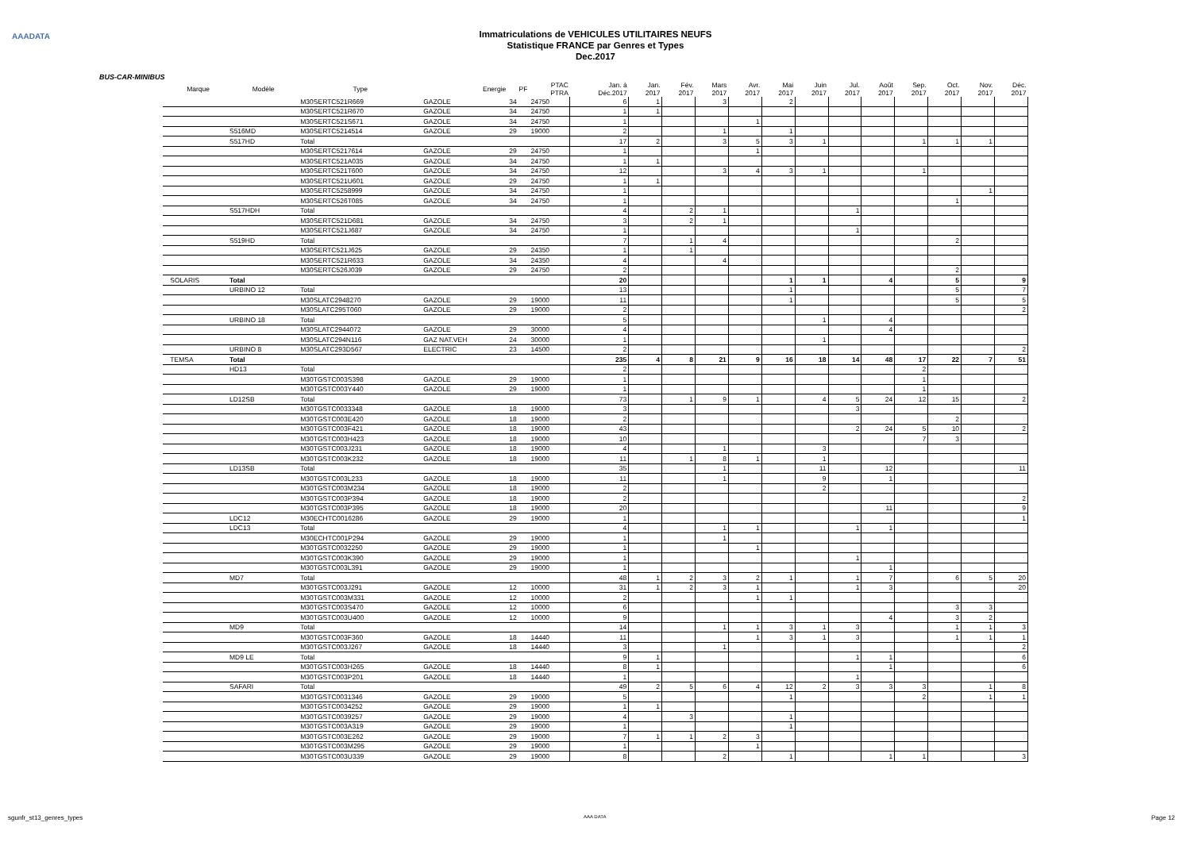AAADATA
Immatriculations de VEHICULES UTILITAIRES NEUFS
Statistique FRANCE par Genres et Types
Dec.2017
BUS-CAR-MINIBUS
| | Marque | Modèle | Type | Energie | PF | PTAC PTRA | Jan. à Déc.2017 | Jan. 2017 | Fév. 2017 | Mars 2017 | Avr. 2017 | Mai 2017 | Juin 2017 | Jul. 2017 | Août 2017 | Sep. 2017 | Oct. 2017 | Nov. 2017 | Déc. 2017 |
| --- | --- | --- | --- | --- | --- | --- | --- | --- | --- | --- | --- | --- | --- | --- | --- | --- | --- | --- | --- |
| | | | M30SERTC521R669 | GAZOLE | 34 | 24750 | 6 | 1 | | 3 | | 2 | | | | | | | |
| | | | M30SERTC521R670 | GAZOLE | 34 | 24750 | 1 | 1 | | | | | | | | | | | |
| | | | M30SERTC521S671 | GAZOLE | 34 | 24750 | 1 | | | | 1 | | | | | | | | |
| | | S516MD | M30SERTC5214514 | GAZOLE | 29 | 19000 | 2 | | | 1 | | 1 | | | | | | | |
| | | S517HD | Total | | | | 17 | 2 | | 3 | 5 | 3 | 1 | | | 1 | 1 | 1 | |
| | | | M30SERTC5217614 | GAZOLE | 29 | 24750 | 1 | | | | 1 | | | | | | | | |
| | | | M30SERTC521A035 | GAZOLE | 34 | 24750 | 1 | 1 | | | | | | | | | | | |
| | | | M30SERTC521T600 | GAZOLE | 34 | 24750 | 12 | | | 3 | 4 | 3 | 1 | | | 1 | | | |
| | | | M30SERTC521U601 | GAZOLE | 29 | 24750 | 1 | 1 | | | | | | | | | | | |
| | | | M30SERTC5258999 | GAZOLE | 34 | 24750 | 1 | | | | | | | | | | | 1 | |
| | | | M30SERTC526T085 | GAZOLE | 34 | 24750 | 1 | | | | | | | | | | 1 | | |
| | | S517HDH | Total | | | | 4 | | 2 | 1 | | | | 1 | | | | | |
| | | | M30SERTC521D681 | GAZOLE | 34 | 24750 | 3 | | 2 | 1 | | | | | | | | | |
| | | | M30SERTC521J687 | GAZOLE | 34 | 24750 | 1 | | | | | | | 1 | | | | | |
| | | S519HD | Total | | | | 7 | | 1 | 4 | | | | | | | 2 | | |
| | | | M30SERTC521J625 | GAZOLE | 29 | 24350 | 1 | | 1 | | | | | | | | | | |
| | | | M30SERTC521R633 | GAZOLE | 34 | 24350 | 4 | | | 4 | | | | | | | | | |
| | | | M30SERTC526J039 | GAZOLE | 29 | 24750 | 2 | | | | | | | | | | 2 | | |
| | SOLARIS | Total | | | | | 20 | | | | | 1 | 1 | | 4 | | 5 | | 9 |
| | | URBINO 12 | Total | | | | 13 | | | | | 1 | | | | | 5 | | 7 |
| | | | M30SLATC2948270 | GAZOLE | 29 | 19000 | 11 | | | | | 1 | | | | | 5 | | 5 |
| | | | M30SLATC295T060 | GAZOLE | 29 | 19000 | 2 | | | | | | | | | | | | 2 |
| | | URBINO 18 | Total | | | | 5 | | | | | | 1 | | 4 | | | | |
| | | | M30SLATC2944072 | GAZOLE | 29 | 30000 | 4 | | | | | | | | 4 | | | | |
| | | | M30SLATC294N116 | GAZ NAT.VEH | 24 | 30000 | 1 | | | | | | 1 | | | | | | |
| | | URBINO 8 | M30SLATC293D567 | ELECTRIC | 23 | 14500 | 2 | | | | | | | | | | | | 2 |
| | TEMSA | Total | | | | | 235 | 4 | 8 | 21 | 9 | 16 | 18 | 14 | 48 | 17 | 22 | 7 | 51 |
| | | HD13 | Total | | | | 2 | | | | | | | | | 2 | | | |
| | | | M30TGSTC003S398 | GAZOLE | 29 | 19000 | 1 | | | | | | | | | 1 | | | |
| | | | M30TGSTC003Y440 | GAZOLE | 29 | 19000 | 1 | | | | | | | | | 1 | | | |
| | | LD12SB | Total | | | | 73 | | 1 | 9 | 1 | | 4 | 5 | 24 | 12 | 15 | | 2 |
| | | | M30TGSTC0033348 | GAZOLE | 18 | 19000 | 3 | | | | | | | 3 | | | | | |
| | | | M30TGSTC003E420 | GAZOLE | 18 | 19000 | 2 | | | | | | | | | | 2 | | |
| | | | M30TGSTC003F421 | GAZOLE | 18 | 19000 | 43 | | | | | | | 2 | 24 | 5 | 10 | | 2 |
| | | | M30TGSTC003H423 | GAZOLE | 18 | 19000 | 10 | | | | | | | | | 7 | 3 | | |
| | | | M30TGSTC003J231 | GAZOLE | 18 | 19000 | 4 | | | 1 | | | 3 | | | | | | |
| | | | M30TGSTC003K232 | GAZOLE | 18 | 19000 | 11 | | 1 | 8 | 1 | | 1 | | | | | | |
| | | LD13SB | Total | | | | 35 | | | 1 | | | 11 | | 12 | | | | 11 |
| | | | M30TGSTC003L233 | GAZOLE | 18 | 19000 | 11 | | | 1 | | | 9 | | 1 | | | | |
| | | | M30TGSTC003M234 | GAZOLE | 18 | 19000 | 2 | | | | | | 2 | | | | | | |
| | | | M30TGSTC003P394 | GAZOLE | 18 | 19000 | 2 | | | | | | | | | | | | 2 |
| | | | M30TGSTC003P395 | GAZOLE | 18 | 19000 | 20 | | | | | | | | 11 | | | | 9 |
| | | LDC12 | M30ECHTC0016286 | GAZOLE | 29 | 19000 | 1 | | | | | | | | | | | | 1 |
| | | LDC13 | Total | | | | 4 | | | 1 | 1 | | | 1 | 1 | | | | |
| | | | M30ECHTC001P294 | GAZOLE | 29 | 19000 | 1 | | | 1 | | | | | | | | | |
| | | | M30TGSTC0032250 | GAZOLE | 29 | 19000 | 1 | | | | 1 | | | | | | | | |
| | | | M30TGSTC003K390 | GAZOLE | 29 | 19000 | 1 | | | | | | | 1 | | | | | |
| | | | M30TGSTC003L391 | GAZOLE | 29 | 19000 | 1 | | | | | | | | 1 | | | | |
| | | MD7 | Total | | | | 48 | 1 | 2 | 3 | 2 | 1 | | 1 | 7 | | 6 | 5 | 20 |
| | | | M30TGSTC003J291 | GAZOLE | 12 | 10000 | 31 | 1 | 2 | 3 | 1 | | | 1 | 3 | | | | 20 |
| | | | M30TGSTC003M331 | GAZOLE | 12 | 10000 | 2 | | | | 1 | 1 | | | | | | | |
| | | | M30TGSTC003S470 | GAZOLE | 12 | 10000 | 6 | | | | | | | | | | 3 | 3 | |
| | | | M30TGSTC003U400 | GAZOLE | 12 | 10000 | 9 | | | | | | | | 4 | | 3 | 2 | |
| | | MD9 | Total | | | | 14 | | | 1 | 1 | 3 | 1 | 3 | | | 1 | 1 | 3 |
| | | | M30TGSTC003F360 | GAZOLE | 18 | 14440 | 11 | | | | 1 | 3 | 1 | 3 | | | 1 | 1 | 1 |
| | | | M30TGSTC003J267 | GAZOLE | 18 | 14440 | 3 | | | 1 | | | | | | | | | 2 |
| | | MD9 LE | Total | | | | 9 | 1 | | | | | | 1 | 1 | | | | 6 |
| | | | M30TGSTC003H265 | GAZOLE | 18 | 14440 | 8 | 1 | | | | | | | 1 | | | | 6 |
| | | | M30TGSTC003P201 | GAZOLE | 18 | 14440 | 1 | | | | | | | 1 | | | | | |
| | | SAFARI | Total | | | | 49 | 2 | 5 | 6 | 4 | 12 | 2 | 3 | 3 | 3 | | 1 | 8 |
| | | | M30TGSTC0031346 | GAZOLE | 29 | 19000 | 5 | | | | | 1 | | | | 2 | | 1 | 1 |
| | | | M30TGSTC0034252 | GAZOLE | 29 | 19000 | 1 | 1 | | | | | | | | | | | |
| | | | M30TGSTC0039257 | GAZOLE | 29 | 19000 | 4 | | 3 | | | 1 | | | | | | | |
| | | | M30TGSTC003A319 | GAZOLE | 29 | 19000 | 1 | | | | | 1 | | | | | | | |
| | | | M30TGSTC003E262 | GAZOLE | 29 | 19000 | 7 | 1 | 1 | 2 | 3 | | | | | | | | |
| | | | M30TGSTC003M295 | GAZOLE | 29 | 19000 | 1 | | | | 1 | | | | | | | | |
| | | | M30TGSTC003U339 | GAZOLE | 29 | 19000 | 8 | | | 2 | | 1 | | | 1 | 1 | | | 3 |
sgunfr_st13_genres_types AAA DATA Page 12